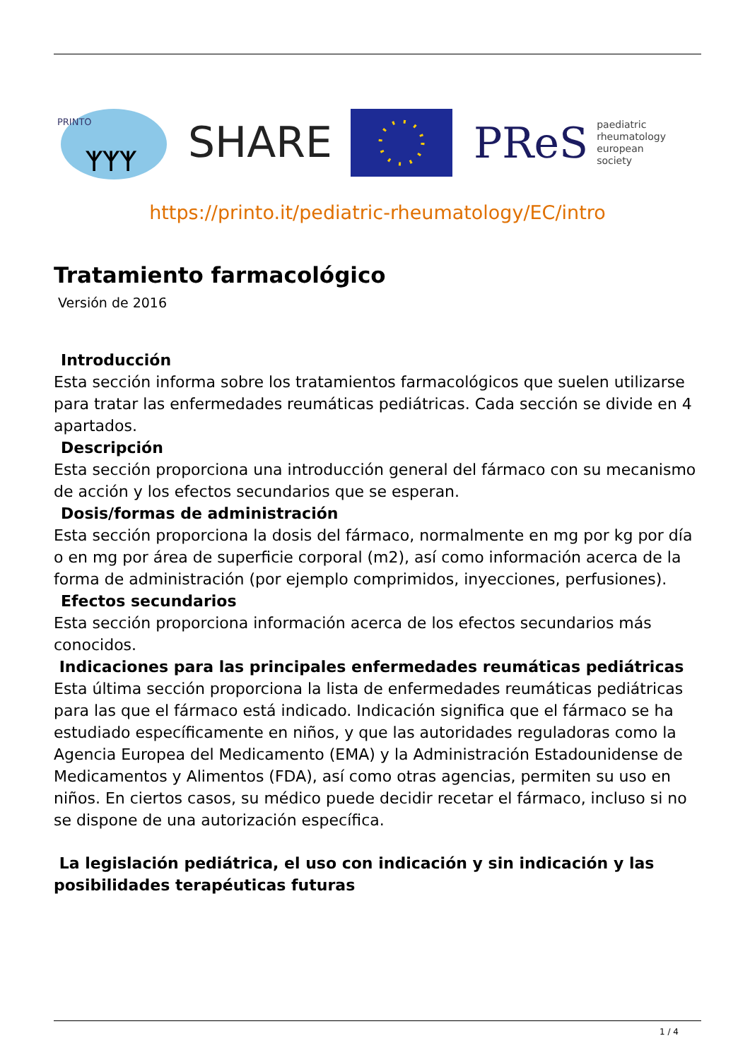PRINTO
ᛉᛉᛉ
SHARE
PReS paediatric
rheumatology
european
society
https://printo.it/pediatric-rheumatology/EC/intro
Tratamiento farmacológico
Versión de 2016
Introducción
Esta sección informa sobre los tratamientos farmacológicos que suelen utilizarse para tratar las enfermedades reumáticas pediátricas. Cada sección se divide en 4 apartados.
Descripción
Esta sección proporciona una introducción general del fármaco con su mecanismo de acción y los efectos secundarios que se esperan.
Dosis/formas de administración
Esta sección proporciona la dosis del fármaco, normalmente en mg por kg por día o en mg por área de superficie corporal (m2), así como información acerca de la forma de administración (por ejemplo comprimidos, inyecciones, perfusiones).
Efectos secundarios
Esta sección proporciona información acerca de los efectos secundarios más conocidos.
Indicaciones para las principales enfermedades reumáticas pediátricas
Esta última sección proporciona la lista de enfermedades reumáticas pediátricas para las que el fármaco está indicado. Indicación significa que el fármaco se ha estudiado específicamente en niños, y que las autoridades reguladoras como la Agencia Europea del Medicamento (EMA) y la Administración Estadounidense de Medicamentos y Alimentos (FDA), así como otras agencias, permiten su uso en niños. En ciertos casos, su médico puede decidir recetar el fármaco, incluso si no se dispone de una autorización específica.
La legislación pediátrica, el uso con indicación y sin indicación y las posibilidades terapéuticas futuras
1 / 4